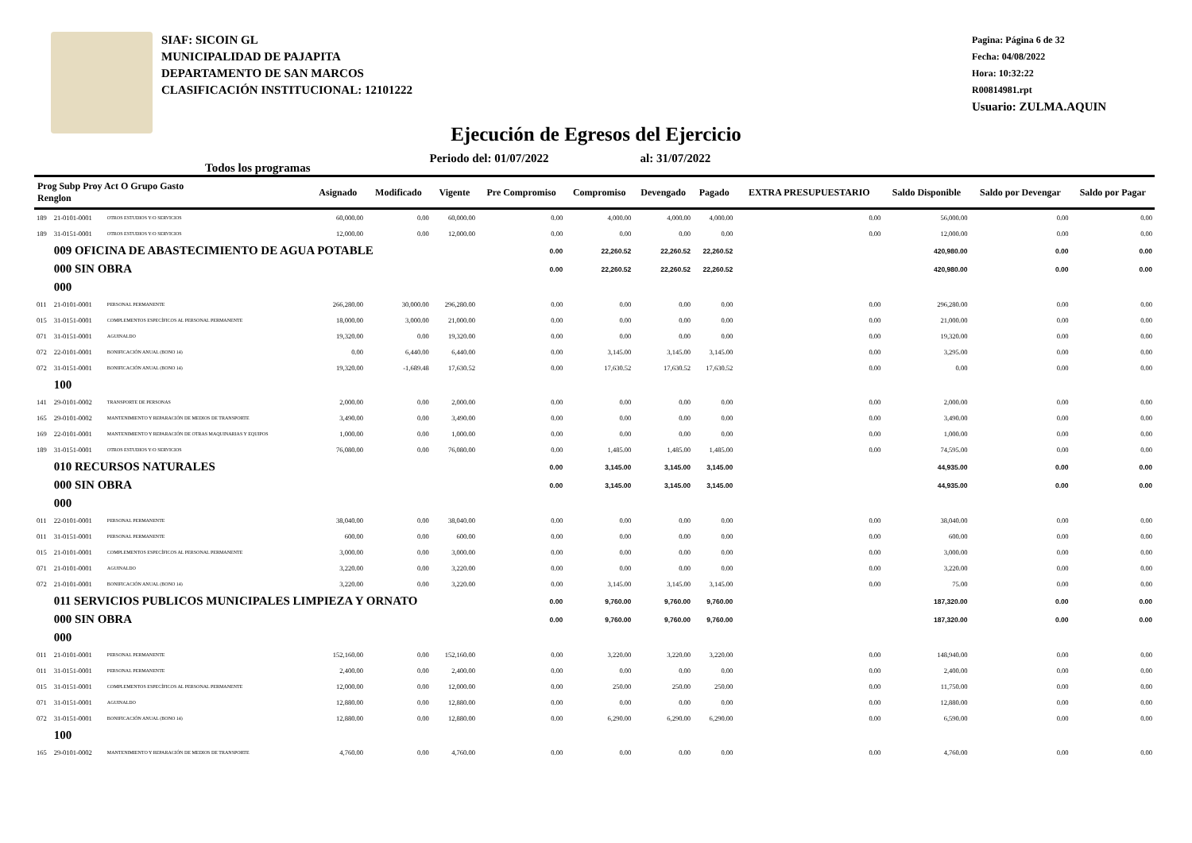SIAF: SICOIN GL
MUNICIPALIDAD DE PAJAPITA
DEPARTAMENTO DE SAN MARCOS
CLASIFICACIÓN INSTITUCIONAL: 12101222
Pagina: Página 6 de 32
Fecha: 04/08/2022
Hora: 10:32:22
R00814981.rpt
Usuario: ZULMA.AQUIN
Ejecución de Egresos del Ejercicio
Todos los programas Periodo del: 01/07/2022 al: 31/07/2022
| Prog Subp Proy Act O Grupo Gasto Renglon | | | Asignado | Modificado | Vigente | Pre Compromiso | Compromiso | Devengado | Pagado | EXTRA PRESUPUESTARIO | Saldo Disponible | Saldo por Devengar | Saldo por Pagar |
| --- | --- | --- | --- | --- | --- | --- | --- | --- | --- | --- | --- | --- | --- |
| 189 | 21-0101-0001 | OTROS ESTUDIOS Y/O SERVICIOS | 60,000.00 | 0.00 | 60,000.00 | 0.00 | 4,000.00 | 4,000.00 | 4,000.00 | 0.00 | 56,000.00 | 0.00 | 0.00 |
| 189 | 31-0151-0001 | OTROS ESTUDIOS Y/O SERVICIOS | 12,000.00 | 0.00 | 12,000.00 | 0.00 | 0.00 | 0.00 | 0.00 | 0.00 | 12,000.00 | 0.00 | 0.00 |
| | 009 OFICINA DE ABASTECIMIENTO DE AGUA POTABLE | | | | | 0.00 | 22,260.52 | 22,260.52 | 22,260.52 | | 420,980.00 | 0.00 | 0.00 |
| | 000 SIN OBRA | | | | | 0.00 | 22,260.52 | 22,260.52 | 22,260.52 | | 420,980.00 | 0.00 | 0.00 |
| | 000 | | | | | | | | | | | | |
| 011 | 21-0101-0001 | PERSONAL PERMANENTE | 266,280.00 | 30,000.00 | 296,280.00 | 0.00 | 0.00 | 0.00 | 0.00 | 0.00 | 296,280.00 | 0.00 | 0.00 |
| 015 | 31-0151-0001 | COMPLEMENTOS ESPECÍFICOS AL PERSONAL PERMANENTE | 18,000.00 | 3,000.00 | 21,000.00 | 0.00 | 0.00 | 0.00 | 0.00 | 0.00 | 21,000.00 | 0.00 | 0.00 |
| 071 | 31-0151-0001 | AGUINALDO | 19,320.00 | 0.00 | 19,320.00 | 0.00 | 0.00 | 0.00 | 0.00 | 0.00 | 19,320.00 | 0.00 | 0.00 |
| 072 | 22-0101-0001 | BONIFICACIÓN ANUAL (BONO 14) | 0.00 | 6,440.00 | 6,440.00 | 0.00 | 3,145.00 | 3,145.00 | 3,145.00 | 0.00 | 3,295.00 | 0.00 | 0.00 |
| 072 | 31-0151-0001 | BONIFICACIÓN ANUAL (BONO 14) | 19,320.00 | -1,689.48 | 17,630.52 | 0.00 | 17,630.52 | 17,630.52 | 17,630.52 | 0.00 | 0.00 | 0.00 | 0.00 |
| | 100 | | | | | | | | | | | | |
| 141 | 29-0101-0002 | TRANSPORTE DE PERSONAS | 2,000.00 | 0.00 | 2,000.00 | 0.00 | 0.00 | 0.00 | 0.00 | 0.00 | 2,000.00 | 0.00 | 0.00 |
| 165 | 29-0101-0002 | MANTENIMIENTO Y REPARACIÓN DE MEDIOS DE TRANSPORTE | 3,490.00 | 0.00 | 3,490.00 | 0.00 | 0.00 | 0.00 | 0.00 | 0.00 | 3,490.00 | 0.00 | 0.00 |
| 169 | 22-0101-0001 | MANTENIMIENTO Y REPARACIÓN DE OTRAS MAQUINARIAS Y EQUIPOS | 1,000.00 | 0.00 | 1,000.00 | 0.00 | 0.00 | 0.00 | 0.00 | 0.00 | 1,000.00 | 0.00 | 0.00 |
| 189 | 31-0151-0001 | OTROS ESTUDIOS Y/O SERVICIOS | 76,080.00 | 0.00 | 76,080.00 | 0.00 | 1,485.00 | 1,485.00 | 1,485.00 | 0.00 | 74,595.00 | 0.00 | 0.00 |
| | 010 RECURSOS NATURALES | | | | | 0.00 | 3,145.00 | 3,145.00 | 3,145.00 | | 44,935.00 | 0.00 | 0.00 |
| | 000 SIN OBRA | | | | | 0.00 | 3,145.00 | 3,145.00 | 3,145.00 | | 44,935.00 | 0.00 | 0.00 |
| | 000 | | | | | | | | | | | | |
| 011 | 22-0101-0001 | PERSONAL PERMANENTE | 38,040.00 | 0.00 | 38,040.00 | 0.00 | 0.00 | 0.00 | 0.00 | 0.00 | 38,040.00 | 0.00 | 0.00 |
| 011 | 31-0151-0001 | PERSONAL PERMANENTE | 600.00 | 0.00 | 600.00 | 0.00 | 0.00 | 0.00 | 0.00 | 0.00 | 600.00 | 0.00 | 0.00 |
| 015 | 21-0101-0001 | COMPLEMENTOS ESPECÍFICOS AL PERSONAL PERMANENTE | 3,000.00 | 0.00 | 3,000.00 | 0.00 | 0.00 | 0.00 | 0.00 | 0.00 | 3,000.00 | 0.00 | 0.00 |
| 071 | 21-0101-0001 | AGUINALDO | 3,220.00 | 0.00 | 3,220.00 | 0.00 | 0.00 | 0.00 | 0.00 | 0.00 | 3,220.00 | 0.00 | 0.00 |
| 072 | 21-0101-0001 | BONIFICACIÓN ANUAL (BONO 14) | 3,220.00 | 0.00 | 3,220.00 | 0.00 | 3,145.00 | 3,145.00 | 3,145.00 | 0.00 | 75.00 | 0.00 | 0.00 |
| | 011 SERVICIOS PUBLICOS MUNICIPALES LIMPIEZA Y ORNATO | | | | | 0.00 | 9,760.00 | 9,760.00 | 9,760.00 | | 187,320.00 | 0.00 | 0.00 |
| | 000 SIN OBRA | | | | | 0.00 | 9,760.00 | 9,760.00 | 9,760.00 | | 187,320.00 | 0.00 | 0.00 |
| | 000 | | | | | | | | | | | | |
| 011 | 21-0101-0001 | PERSONAL PERMANENTE | 152,160.00 | 0.00 | 152,160.00 | 0.00 | 3,220.00 | 3,220.00 | 3,220.00 | 0.00 | 148,940.00 | 0.00 | 0.00 |
| 011 | 31-0151-0001 | PERSONAL PERMANENTE | 2,400.00 | 0.00 | 2,400.00 | 0.00 | 0.00 | 0.00 | 0.00 | 0.00 | 2,400.00 | 0.00 | 0.00 |
| 015 | 31-0151-0001 | COMPLEMENTOS ESPECÍFICOS AL PERSONAL PERMANENTE | 12,000.00 | 0.00 | 12,000.00 | 0.00 | 250.00 | 250.00 | 250.00 | 0.00 | 11,750.00 | 0.00 | 0.00 |
| 071 | 31-0151-0001 | AGUINALDO | 12,880.00 | 0.00 | 12,880.00 | 0.00 | 0.00 | 0.00 | 0.00 | 0.00 | 12,880.00 | 0.00 | 0.00 |
| 072 | 31-0151-0001 | BONIFICACIÓN ANUAL (BONO 14) | 12,880.00 | 0.00 | 12,880.00 | 0.00 | 6,290.00 | 6,290.00 | 6,290.00 | 0.00 | 6,590.00 | 0.00 | 0.00 |
| | 100 | | | | | | | | | | | | |
| 165 | 29-0101-0002 | MANTENIMIENTO Y REPARACIÓN DE MEDIOS DE TRANSPORTE | 4,760.00 | 0.00 | 4,760.00 | 0.00 | 0.00 | 0.00 | 0.00 | 0.00 | 4,760.00 | 0.00 | 0.00 |